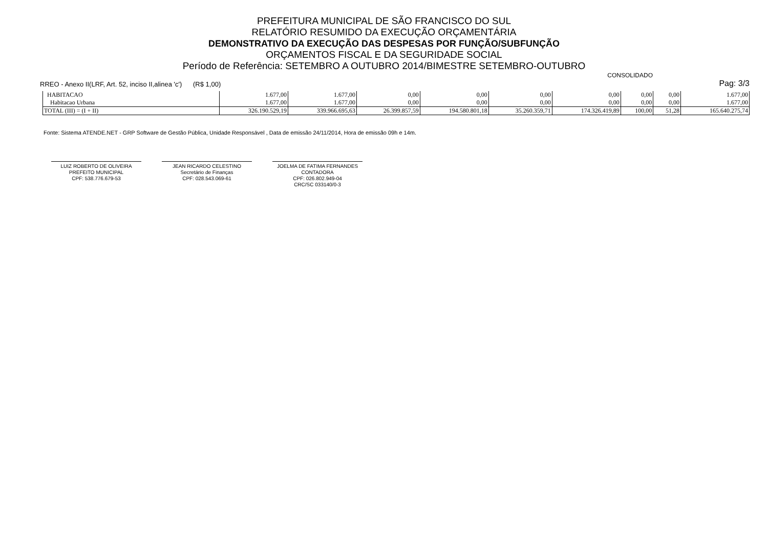PREFEITURA MUNICIPAL DE SÃO FRANCISCO DO SUL
RELATÓRIO RESUMIDO DA EXECUÇÃO ORÇAMENTÁRIA
DEMONSTRATIVO DA EXECUÇÃO DAS DESPESAS POR FUNÇÃO/SUBFUNÇÃO
ORÇAMENTOS FISCAL E DA SEGURIDADE SOCIAL
Período de Referência: SETEMBRO A OUTUBRO 2014/BIMESTRE SETEMBRO-OUTUBRO
CONSOLIDADO
RREO - Anexo II(LRF, Art. 52, inciso II,alinea 'c') (R$ 1,00) Pag: 3/3
| HABITACAO | 1.677,00 | 1.677,00 | 0,00 | 0,00 | 0,00 | 0,00 | 0,00 | 0,00 | 1.677,00 |
| Habitacao Urbana | 1.677,00 | 1.677,00 | 0,00 | 0,00 | 0,00 | 0,00 | 0,00 | 0,00 | 1.677,00 |
| TOTAL (III) = (I + II) | 326.190.529,19 | 339.966.695,63 | 26.399.857,59 | 194.580.801,18 | 35.260.359,71 | 174.326.419,89 | 100,00 | 51,28 | 165.640.275,74 |
Fonte: Sistema ATENDE.NET - GRP Software de Gestão Pública, Unidade Responsável , Data de emissão 24/11/2014, Hora de emissão 09h e 14m.
LUIZ ROBERTO DE OLIVEIRA
PREFEITO MUNICIPAL
CPF: 538.776.679-53
JEAN RICARDO CELESTINO
Secretário de Finanças
CPF: 028.543.069-61
JOELMA DE FATIMA FERNANDES
CONTADORA
CPF: 026.802.949-04
CRC/SC 033140/0-3